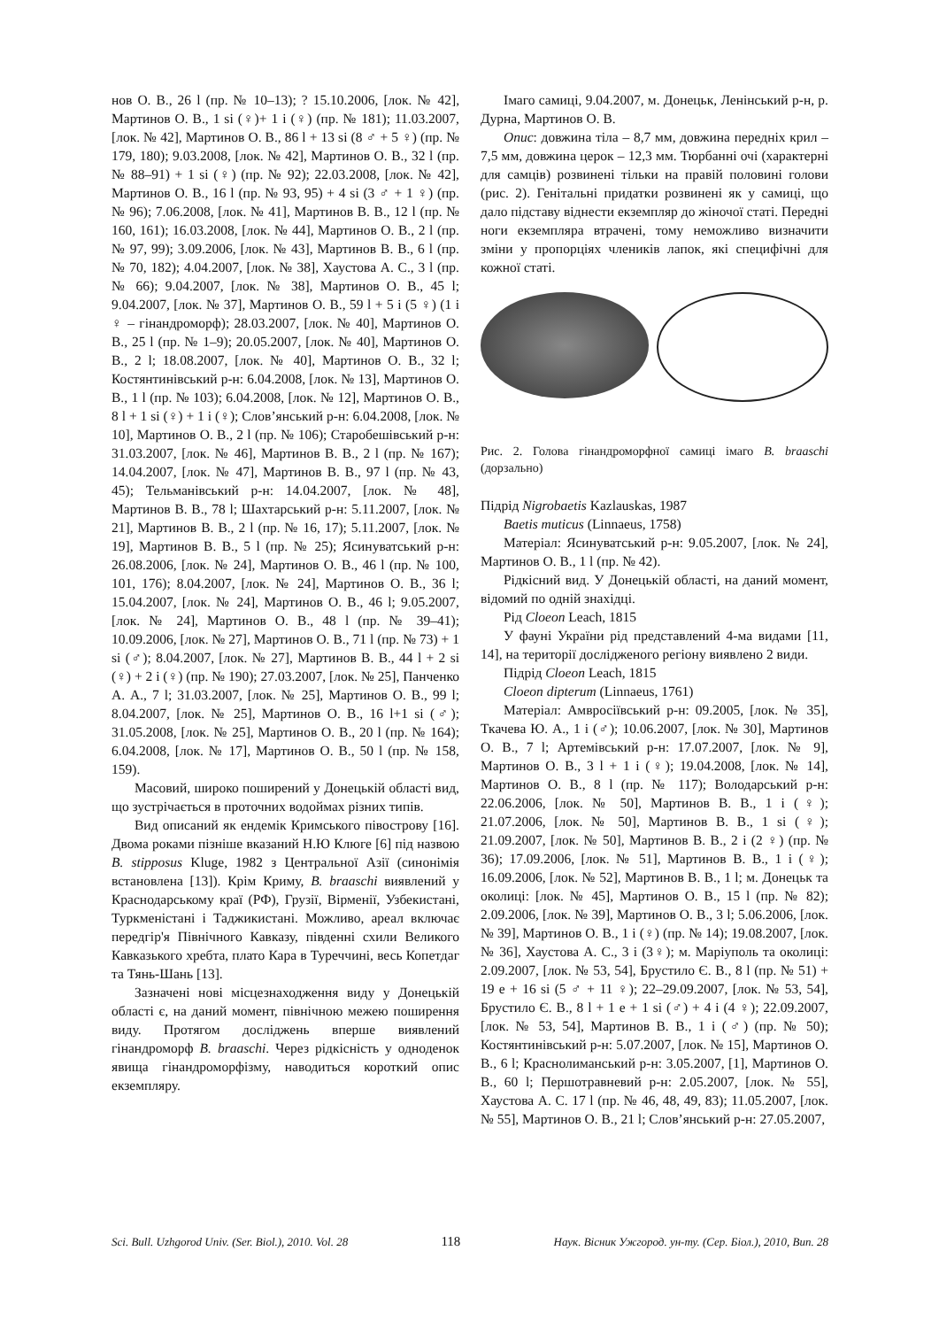нов О. В., 26 l (пр. № 10–13); ? 15.10.2006, [лок. № 42], Мартинов О. В., 1 si (♀)+ 1 i (♀) (пр. № 181); 11.03.2007, [лок. № 42], Мартинов О. В., 86 l + 13 si (8 ♂ + 5 ♀) (пр. № 179, 180); 9.03.2008, [лок. № 42], Мартинов О. В., 32 l (пр. № 88–91) + 1 si (♀) (пр. № 92); 22.03.2008, [лок. № 42], Мартинов О. В., 16 l (пр. № 93, 95) + 4 si (3 ♂ + 1 ♀) (пр. № 96); 7.06.2008, [лок. № 41], Мартинов В. В., 12 l (пр. № 160, 161); 16.03.2008, [лок. № 44], Мартинов О. В., 2 l (пр. № 97, 99); 3.09.2006, [лок. № 43], Мартинов В. В., 6 l (пр. № 70, 182); 4.04.2007, [лок. № 38], Хаустова А. С., 3 l (пр. № 66); 9.04.2007, [лок. № 38], Мартинов О. В., 45 l; 9.04.2007, [лок. № 37], Мартинов О. В., 59 l + 5 i (5 ♀) (1 i ♀ – гінандроморф); 28.03.2007, [лок. № 40], Мартинов О. В., 25 l (пр. № 1–9); 20.05.2007, [лок. № 40], Мартинов О. В., 2 l; 18.08.2007, [лок. № 40], Мартинов О. В., 32 l; Костянтинівський р-н: 6.04.2008, [лок. № 13], Мартинов О. В., 1 l (пр. № 103); 6.04.2008, [лок. № 12], Мартинов О. В., 8 l + 1 si (♀) + 1 i (♀); Слов’янський р-н: 6.04.2008, [лок. № 10], Мартинов О. В., 2 l (пр. № 106); Старобешівський р-н: 31.03.2007, [лок. № 46], Мартинов В. В., 2 l (пр. № 167); 14.04.2007, [лок. № 47], Мартинов В. В., 97 l (пр. № 43, 45); Тельманівський р-н: 14.04.2007, [лок. № 48], Мартинов В. В., 78 l; Шахтарський р-н: 5.11.2007, [лок. № 21], Мартинов В. В., 2 l (пр. № 16, 17); 5.11.2007, [лок. № 19], Мартинов В. В., 5 l (пр. № 25); Ясинуватський р-н: 26.08.2006, [лок. № 24], Мартинов О. В., 46 l (пр. № 100, 101, 176); 8.04.2007, [лок. № 24], Мартинов О. В., 36 l; 15.04.2007, [лок. № 24], Мартинов О. В., 46 l; 9.05.2007, [лок. № 24], Мартинов О. В., 48 l (пр. № 39–41); 10.09.2006, [лок. № 27], Мартинов О. В., 71 l (пр. № 73) + 1 si (♂); 8.04.2007, [лок. № 27], Мартинов В. В., 44 l + 2 si (♀) + 2 i (♀) (пр. № 190); 27.03.2007, [лок. № 25], Панченко А. А., 7 l; 31.03.2007, [лок. № 25], Мартинов О. В., 99 l; 8.04.2007, [лок. № 25], Мартинов О. В., 16 l+1 si (♂); 31.05.2008, [лок. № 25], Мартинов О. В., 20 l (пр. № 164); 6.04.2008, [лок. № 17], Мартинов О. В., 50 l (пр. № 158, 159).
Масовий, широко поширений у Донецькій області вид, що зустрічається в проточних водоймах різних типів.
Вид описаний як ендемік Кримського півострову [16]. Двома роками пізніше вказаний Н.Ю Клюге [6] під назвою B. stipposus Kluge, 1982 з Центральної Азії (синонімія встановлена [13]). Крім Криму, B. braaschi виявлений у Краснодарському краї (РФ), Грузії, Вірменії, Узбекистані, Туркменістані і Таджикистані. Можливо, ареал включає передгір'я Північного Кавказу, південні схили Великого Кавказького хребта, плато Кара в Туреччині, весь Копетдаг та Тянь-Шань [13].
Зазначені нові місцезнаходження виду у Донецькій області є, на даний момент, північною межею поширення виду. Протягом досліджень вперше виявлений гінандроморф B. braaschi. Через рідкісність у одноденок явища гінандроморфізму, наводиться короткий опис екземпляру.
Імаго самиці, 9.04.2007, м. Донецьк, Ленінський р-н, р. Дурна, Мартинов О. В.
Опис: довжина тіла – 8,7 мм, довжина передніх крил – 7,5 мм, довжина церок – 12,3 мм. Тюрбанні очі (характерні для самців) розвинені тільки на правій половині голови (рис. 2). Генітальні придатки розвинені як у самиці, що дало підставу віднести екземпляр до жіночої статі. Передні ноги екземпляра втрачені, тому неможливо визначити зміни у пропорціях члеників лапок, які специфічні для кожної статі.
Рис. 2. Голова гінандроморфної самиці імаго B. braaschi (дорзально)
Підрід Nigrobaetis Kazlauskas, 1987
Baetis muticus (Linnaeus, 1758)
Матеріал: Ясинуватський р-н: 9.05.2007, [лок. № 24], Мартинов О. В., 1 l (пр. № 42).
Рідкісний вид. У Донецькій області, на даний момент, відомий по одній знахідці.
Рід Cloeon Leach, 1815
У фауні України рід представлений 4-ма видами [11, 14], на території дослідженого регіону виявлено 2 види.
Підрід Cloeon Leach, 1815
Cloeon dipterum (Linnaeus, 1761)
Матеріал: Амвросіївський р-н: 09.2005, [лок. № 35], Ткачева Ю. А., 1 i (♂); 10.06.2007, [лок. № 30], Мартинов О. В., 7 l; Артемівський р-н: 17.07.2007, [лок. № 9], Мартинов О. В., 3 l + 1 i (♀); 19.04.2008, [лок. № 14], Мартинов О. В., 8 l (пр. № 117); Володарський р-н: 22.06.2006, [лок. № 50], Мартинов В. В., 1 i (♀); 21.07.2006, [лок. № 50], Мартинов В. В., 1 si (♀); 21.09.2007, [лок. № 50], Мартинов В. В., 2 i (2 ♀) (пр. № 36); 17.09.2006, [лок. № 51], Мартинов В. В., 1 i (♀); 16.09.2006, [лок. № 52], Мартинов В. В., 1 l; м. Донецьк та околиці: [лок. № 45], Мартинов О. В., 15 l (пр. № 82); 2.09.2006, [лок. № 39], Мартинов О. В., 3 l; 5.06.2006, [лок. № 39], Мартинов О. В., 1 i (♀) (пр. № 14); 19.08.2007, [лок. № 36], Хаустова А. С., 3 i (3♀); м. Маріуполь та околиці: 2.09.2007, [лок. № 53, 54], Брустило Є. В., 8 l (пр. № 51) + 19 e + 16 si (5 ♂ + 11 ♀); 22–29.09.2007, [лок. № 53, 54], Брустило Є. В., 8 l + 1 e + 1 si (♂) + 4 i (4 ♀); 22.09.2007, [лок. № 53, 54], Мартинов В. В., 1 i (♂) (пр. № 50); Костянтинівський р-н: 5.07.2007, [лок. № 15], Мартинов О. В., 6 l; Краснолиманський р-н: 3.05.2007, [1], Мартинов О. В., 60 l; Першотравневий р-н: 2.05.2007, [лок. № 55], Хаустова А. С. 17 l (пр. № 46, 48, 49, 83); 11.05.2007, [лок. № 55], Мартинов О. В., 21 l; Слов’янський р-н: 27.05.2007,
Sci. Bull. Uzhgorod Univ. (Ser. Biol.), 2010. Vol. 28 118 Наук. Вісник Ужгород. ун-ту. (Сер. Біол.), 2010, Вип. 28